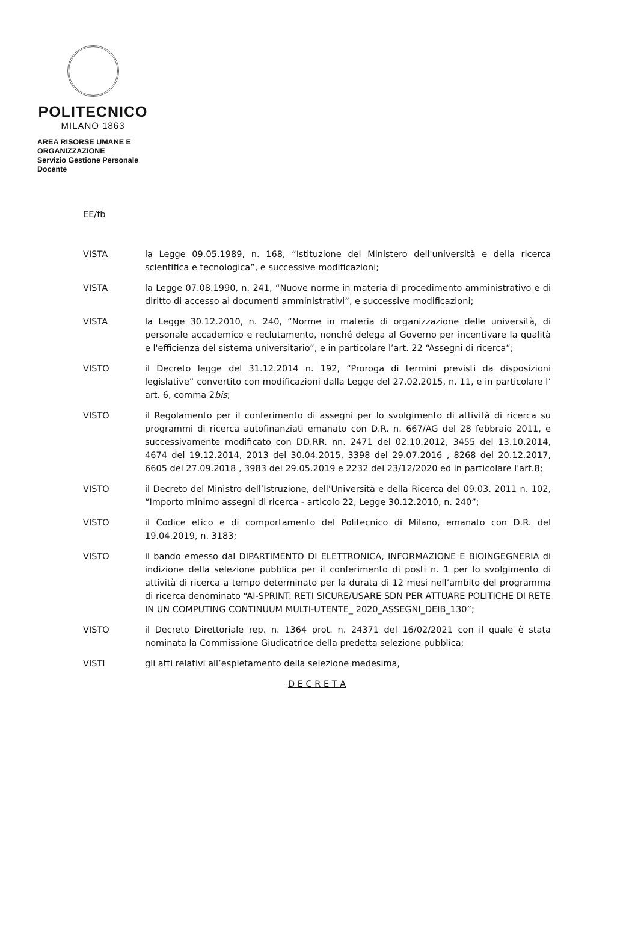POLITECNICO
MILANO 1863
AREA RISORSE UMANE E ORGANIZZAZIONE
Servizio Gestione Personale Docente
EE/fb
VISTA la Legge 09.05.1989, n. 168, “Istituzione del Ministero dell'università e della ricerca scientifica e tecnologica”, e successive modificazioni;
VISTA la Legge 07.08.1990, n. 241, “Nuove norme in materia di procedimento amministrativo e di diritto di accesso ai documenti amministrativi”, e successive modificazioni;
VISTA la Legge 30.12.2010, n. 240, “Norme in materia di organizzazione delle università, di personale accademico e reclutamento, nonché delega al Governo per incentivare la qualità e l'efficienza del sistema universitario”, e in particolare l’art. 22 “Assegni di ricerca”;
VISTO il Decreto legge del 31.12.2014 n. 192, “Proroga di termini previsti da disposizioni legislative” convertito con modificazioni dalla Legge del 27.02.2015, n. 11, e in particolare l’ art. 6, comma 2bis;
VISTO il Regolamento per il conferimento di assegni per lo svolgimento di attività di ricerca su programmi di ricerca autofinanziati emanato con D.R. n. 667/AG del 28 febbraio 2011, e successivamente modificato con DD.RR. nn. 2471 del 02.10.2012, 3455 del 13.10.2014, 4674 del 19.12.2014, 2013 del 30.04.2015, 3398 del 29.07.2016 , 8268 del 20.12.2017, 6605 del 27.09.2018 , 3983 del 29.05.2019 e 2232 del 23/12/2020 ed in particolare l'art.8;
VISTO il Decreto del Ministro dell’Istruzione, dell’Università e della Ricerca del 09.03. 2011 n. 102, “Importo minimo assegni di ricerca - articolo 22, Legge 30.12.2010, n. 240”;
VISTO il Codice etico e di comportamento del Politecnico di Milano, emanato con D.R. del 19.04.2019, n. 3183;
VISTO il bando emesso dal DIPARTIMENTO DI ELETTRONICA, INFORMAZIONE E BIOINGEGNERIA di indizione della selezione pubblica per il conferimento di posti n. 1 per lo svolgimento di attività di ricerca a tempo determinato per la durata di 12 mesi nell’ambito del programma di ricerca denominato “AI-SPRINT: RETI SICURE/USARE SDN PER ATTUARE POLITICHE DI RETE IN UN COMPUTING CONTINUUM MULTI-UTENTE_ 2020_ASSEGNI_DEIB_130”;
VISTO il Decreto Direttoriale rep. n. 1364 prot. n. 24371 del 16/02/2021 con il quale è stata nominata la Commissione Giudicatrice della predetta selezione pubblica;
VISTI gli atti relativi all’espletamento della selezione medesima,
D E C R E T A